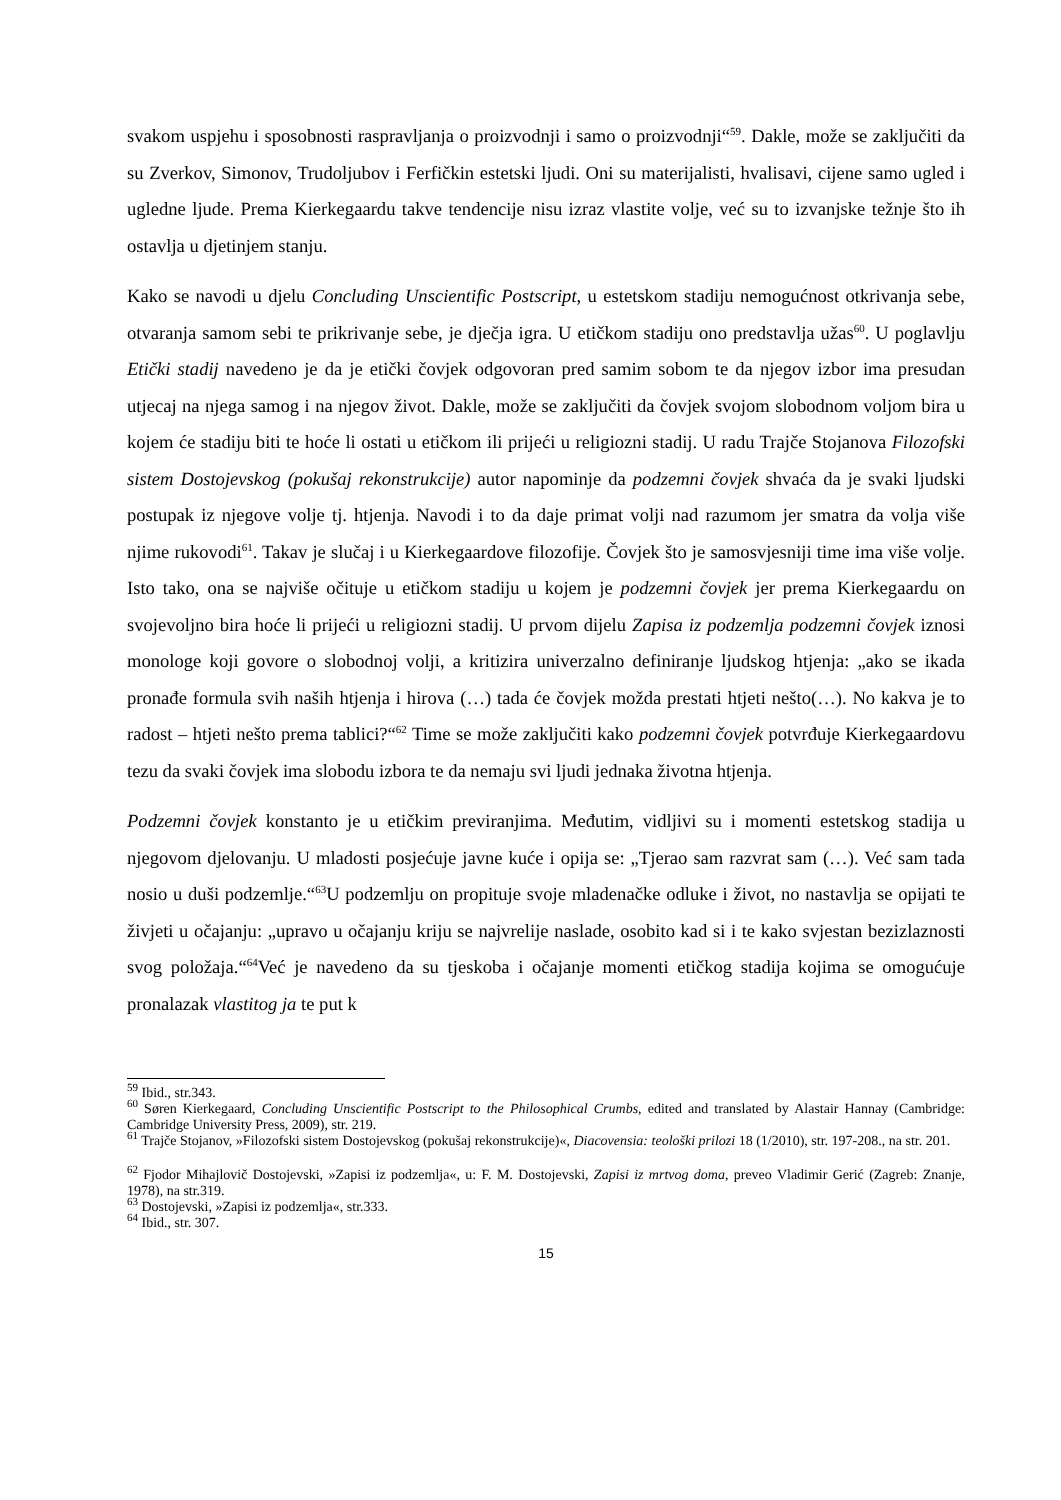svakom uspjehu i sposobnosti raspravljanja o proizvodnji i samo o proizvodnji“<sup>59</sup>. Dakle, može se zaključiti da su Zverkov, Simonov, Trudoljubov i Ferfičkin estetski ljudi. Oni su materijalisti, hvalisavi, cijene samo ugled i ugledne ljude. Prema Kierkegaardu takve tendencije nisu izraz vlastite volje, već su to izvanjske težnje što ih ostavlja u djetinjem stanju.
Kako se navodi u djelu Concluding Unscientific Postscript, u estetskom stadiju nemogućnost otkrivanja sebe, otvaranja samom sebi te prikrivanje sebe, je dječja igra. U etičkom stadiju ono predstavlja užas<sup>60</sup>. U poglavlju Etički stadij navedeno je da je etički čovjek odgovoran pred samim sobom te da njegov izbor ima presudan utjecaj na njega samog i na njegov život. Dakle, može se zaključiti da čovjek svojom slobodnom voljom bira u kojem će stadiju biti te hoće li ostati u etičkom ili prijeći u religiozni stadij. U radu Trajče Stojanova Filozofski sistem Dostojevskog (pokušaj rekonstrukcije) autor napominje da podzemni čovjek shvaća da je svaki ljudski postupak iz njegove volje tj. htjenja. Navodi i to da daje primat volji nad razumom jer smatra da volja više njime rukovodi<sup>61</sup>. Takav je slučaj i u Kierkegaardove filozofije. Čovjek što je samosvjesniji time ima više volje. Isto tako, ona se najviše očituje u etičkom stadiju u kojem je podzemni čovjek jer prema Kierkegaardu on svojevoljno bira hoće li prijeći u religiozni stadij. U prvom dijelu Zapisa iz podzemlja podzemni čovjek iznosi monologe koji govore o slobodnoj volji, a kritizira univerzalno definiranje ljudskog htjenja: „ako se ikada pronađe formula svih naših htjenja i hirova (…) tada će čovjek možda prestati htjeti nešto(…). No kakva je to radost – htjeti nešto prema tablici?“<sup>62</sup> Time se može zaključiti kako podzemni čovjek potvrđuje Kierkegaardovu tezu da svaki čovjek ima slobodu izbora te da nemaju svi ljudi jednaka životna htjenja.
Podzemni čovjek konstanto je u etičkim previranjima. Međutim, vidljivi su i momenti estetskog stadija u njegovom djelovanju. U mladosti posjećuje javne kuće i opija se: „Tjerao sam razvrat sam (…). Već sam tada nosio u duši podzemlje.“<sup>63</sup>U podzemlju on propituje svoje mladenačke odluke i život, no nastavlja se opijati te živjeti u očajanju: „upravo u očajanju kriju se najvrelije naslade, osobito kad si i te kako svjestan bezizlaznosti svog položaja.“<sup>64</sup>Već je navedeno da su tjeskoba i očajanje momenti etičkog stadija kojima se omogućuje pronalazak vlastitog ja te put k
<sup>59</sup> Ibid., str.343.
<sup>60</sup> Søren Kierkegaard, Concluding Unscientific Postscript to the Philosophical Crumbs, edited and translated by Alastair Hannay (Cambridge: Cambridge University Press, 2009), str. 219.
<sup>61</sup> Trajče Stojanov, »Filozofski sistem Dostojevskog (pokušaj rekonstrukcije)«, Diacovensia: teološki prilozi 18 (1/2010), str. 197-208., na str. 201.
<sup>62</sup> Fjodor Mihajlovič Dostojevski, »Zapisi iz podzemlja«, u: F. M. Dostojevski, Zapisi iz mrtvog doma, preveo Vladimir Gerić (Zagreb: Znanje, 1978), na str.319.
<sup>63</sup> Dostojevski, »Zapisi iz podzemlja«, str.333.
<sup>64</sup> Ibid., str. 307.
15